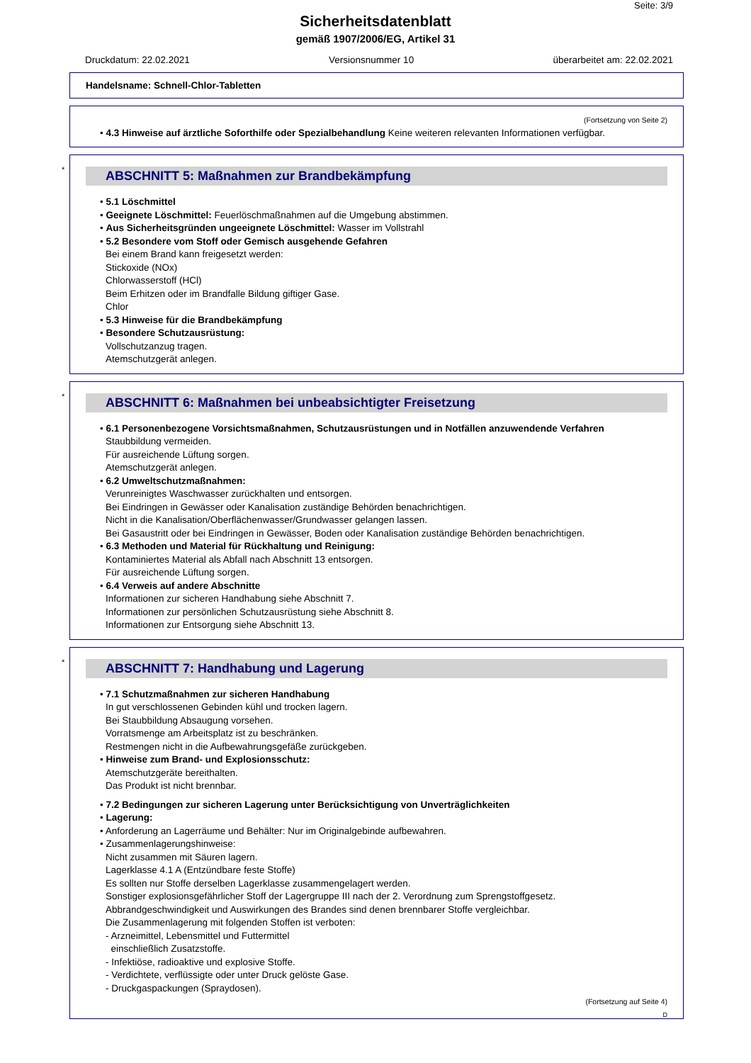Seite: 3/9
Sicherheitsdatenblatt
gemäß 1907/2006/EG, Artikel 31
Druckdatum: 22.02.2021 Versionsnummer 10 überarbeitet am: 22.02.2021
Handelsname: Schnell-Chlor-Tabletten
(Fortsetzung von Seite 2)
• 4.3 Hinweise auf ärztliche Soforthilfe oder Spezialbehandlung Keine weiteren relevanten Informationen verfügbar.
*
ABSCHNITT 5: Maßnahmen zur Brandbekämpfung
• 5.1 Löschmittel
• Geeignete Löschmittel: Feuerlöschmaßnahmen auf die Umgebung abstimmen.
• Aus Sicherheitsgründen ungeeignete Löschmittel: Wasser im Vollstrahl
• 5.2 Besondere vom Stoff oder Gemisch ausgehende Gefahren
Bei einem Brand kann freigesetzt werden:
Stickoxide (NOx)
Chlorwasserstoff (HCl)
Beim Erhitzen oder im Brandfalle Bildung giftiger Gase.
Chlor
• 5.3 Hinweise für die Brandbekämpfung
• Besondere Schutzausrüstung:
Vollschutzanzug tragen.
Atemschutzgerät anlegen.
*
ABSCHNITT 6: Maßnahmen bei unbeabsichtigter Freisetzung
• 6.1 Personenbezogene Vorsichtsmaßnahmen, Schutzausrüstungen und in Notfällen anzuwendende Verfahren
Staubbildung vermeiden.
Für ausreichende Lüftung sorgen.
Atemschutzgerät anlegen.
• 6.2 Umweltschutzmaßnahmen:
Verunreinigtes Waschwasser zurückhalten und entsorgen.
Bei Eindringen in Gewässer oder Kanalisation zuständige Behörden benachrichtigen.
Nicht in die Kanalisation/Oberflächenwasser/Grundwasser gelangen lassen.
Bei Gasaustritt oder bei Eindringen in Gewässer, Boden oder Kanalisation zuständige Behörden benachrichtigen.
• 6.3 Methoden und Material für Rückhaltung und Reinigung:
Kontaminiertes Material als Abfall nach Abschnitt 13 entsorgen.
Für ausreichende Lüftung sorgen.
• 6.4 Verweis auf andere Abschnitte
Informationen zur sicheren Handhabung siehe Abschnitt 7.
Informationen zur persönlichen Schutzausrüstung siehe Abschnitt 8.
Informationen zur Entsorgung siehe Abschnitt 13.
*
ABSCHNITT 7: Handhabung und Lagerung
• 7.1 Schutzmaßnahmen zur sicheren Handhabung
In gut verschlossenen Gebinden kühl und trocken lagern.
Bei Staubbildung Absaugung vorsehen.
Vorratsmenge am Arbeitsplatz ist zu beschränken.
Restmengen nicht in die Aufbewahrungsgefäße zurückgeben.
• Hinweise zum Brand- und Explosionsschutz:
Atemschutzgeräte bereithalten.
Das Produkt ist nicht brennbar.
• 7.2 Bedingungen zur sicheren Lagerung unter Berücksichtigung von Unverträglichkeiten
• Lagerung:
• Anforderung an Lagerräume und Behälter: Nur im Originalgebinde aufbewahren.
• Zusammenlagerungshinweise:
Nicht zusammen mit Säuren lagern.
Lagerklasse 4.1 A (Entzündbare feste Stoffe)
Es sollten nur Stoffe derselben Lagerklasse zusammengelagert werden.
Sonstiger explosionsgefährlicher Stoff der Lagergruppe III nach der 2. Verordnung zum Sprengstoffgesetz.
Abbrandgeschwindigkeit und Auswirkungen des Brandes sind denen brennbarer Stoffe vergleichbar.
Die Zusammenlagerung mit folgenden Stoffen ist verboten:
- Arzneimittel, Lebensmittel und Futtermittel
einschließlich Zusatzstoffe.
- Infektiöse, radioaktive und explosive Stoffe.
- Verdichtete, verflüssigte oder unter Druck gelöste Gase.
- Druckgaspackungen (Spraydosen).
(Fortsetzung auf Seite 4)
D